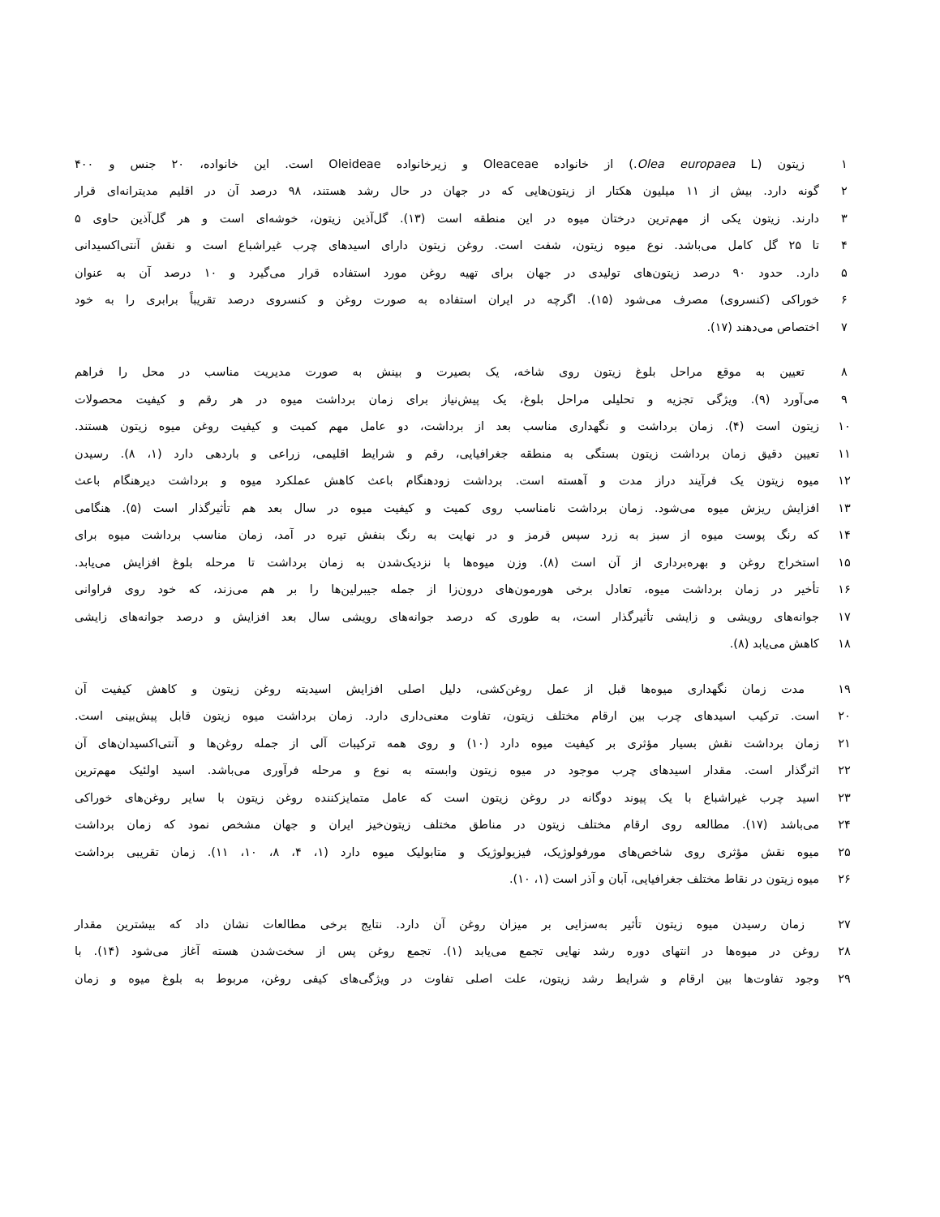۱ زیتون (Olea europaea L.) از خانواده Oleaceae و زیرخانواده Oleideae است. این خانواده، ۲۰ جنس و ۴۰۰
۲ گونه دارد. بیش از ۱۱ میلیون هکتار از زیتون‌هایی که در جهان در حال رشد هستند، ۹۸ درصد آن در اقلیم مدیترانه‌ای قرار
۳ دارند. زیتون یکی از مهم‌ترین درختان میوه در این منطقه است (۱۳). گل‌آذین زیتون، خوشه‌ای است و هر گل‌آذین حاوی ۵
۴ تا ۲۵ گل کامل می‌باشد. نوع میوه زیتون، شفت است. روغن زیتون دارای اسیدهای چرب غیراشباع است و نقش آنتی‌اکسیدانی
۵ دارد. حدود ۹۰ درصد زیتون‌های تولیدی در جهان برای تهیه روغن مورد استفاده قرار می‌گیرد و ۱۰ درصد آن به عنوان
۶ خوراکی (کنسروی) مصرف می‌شود (۱۵). اگرچه در ایران استفاده به صورت روغن و کنسروی درصد تقریباً برابری را به خود
۷ اختصاص می‌دهند (۱۷).
۸ تعیین به موقع مراحل بلوغ زیتون روی شاخه، یک بصیرت و بینش به صورت مدیریت مناسب در محل را فراهم
۹ می‌آورد (۹). ویژگی تجزیه و تحلیلی مراحل بلوغ، یک پیش‌نیاز برای زمان برداشت میوه در هر رقم و کیفیت محصولات
۱۰ زیتون است (۴). زمان برداشت و نگهداری مناسب بعد از برداشت، دو عامل مهم کمیت و کیفیت روغن میوه زیتون هستند.
۱۱ تعیین دقیق زمان برداشت زیتون بستگی به منطقه جغرافیایی، رقم و شرایط اقلیمی، زراعی و باردهی دارد (۱، ۸). رسیدن
۱۲ میوه زیتون یک فرآیند دراز مدت و آهسته است. برداشت زودهنگام باعث کاهش عملکرد میوه و برداشت دیرهنگام باعث
۱۳ افزایش ریزش میوه می‌شود. زمان برداشت نامناسب روی کمیت و کیفیت میوه در سال بعد هم تأثیرگذار است (۵). هنگامی
۱۴ که رنگ پوست میوه از سبز به زرد سپس قرمز و در نهایت به رنگ بنفش تیره در آمد، زمان مناسب برداشت میوه برای
۱۵ استخراج روغن و بهره‌برداری از آن است (۸). وزن میوه‌ها با نزدیک‌شدن به زمان برداشت تا مرحله بلوغ افزایش می‌یابد.
۱۶ تأخیر در زمان برداشت میوه، تعادل برخی هورمون‌های درون‌زا از جمله جیبرلین‌ها را بر هم می‌زند، که خود روی فراوانی
۱۷ جوانه‌های رویشی و زایشی تأثیرگذار است، به طوری که درصد جوانه‌های رویشی سال بعد افزایش و درصد جوانه‌های زایشی
۱۸ کاهش می‌یابد (۸).
۱۹ مدت زمان نگهداری میوه‌ها قبل از عمل روغن‌کشی، دلیل اصلی افزایش اسیدیته روغن زیتون و کاهش کیفیت آن
۲۰ است. ترکیب اسیدهای چرب بین ارقام مختلف زیتون، تفاوت معنی‌داری دارد. زمان برداشت میوه زیتون قابل پیش‌بینی است.
۲۱ زمان برداشت نقش بسیار مؤثری بر کیفیت میوه دارد (۱۰) و روی همه ترکیبات آلی از جمله روغن‌ها و آنتی‌اکسیدان‌های آن
۲۲ اثرگذار است. مقدار اسیدهای چرب موجود در میوه زیتون وابسته به نوع و مرحله فرآوری می‌باشد. اسید اولئیک مهم‌ترین
۲۳ اسید چرب غیراشباع با یک پیوند دوگانه در روغن زیتون است که عامل متمایزکننده روغن زیتون با سایر روغن‌های خوراکی
۲۴ می‌باشد (۱۷). مطالعه روی ارقام مختلف زیتون در مناطق مختلف زیتون‌خیز ایران و جهان مشخص نمود که زمان برداشت
۲۵ میوه نقش مؤثری روی شاخص‌های مورفولوژیک، فیزیولوژیک و متابولیک میوه دارد (۱، ۴، ۸، ۱۰، ۱۱). زمان تقریبی برداشت
۲۶ میوه زیتون در نقاط مختلف جغرافیایی، آبان و آذر است (۱، ۱۰).
۲۷ زمان رسیدن میوه زیتون تأثیر به‌سزایی بر میزان روغن آن دارد. نتایج برخی مطالعات نشان داد که بیشترین مقدار
۲۸ روغن در میوه‌ها در انتهای دوره رشد نهایی تجمع می‌یابد (۱). تجمع روغن پس از سخت‌شدن هسته آغاز می‌شود (۱۴). با
۲۹ وجود تفاوت‌ها بین ارقام و شرایط رشد زیتون، علت اصلی تفاوت در ویژگی‌های کیفی روغن، مربوط به بلوغ میوه و زمان